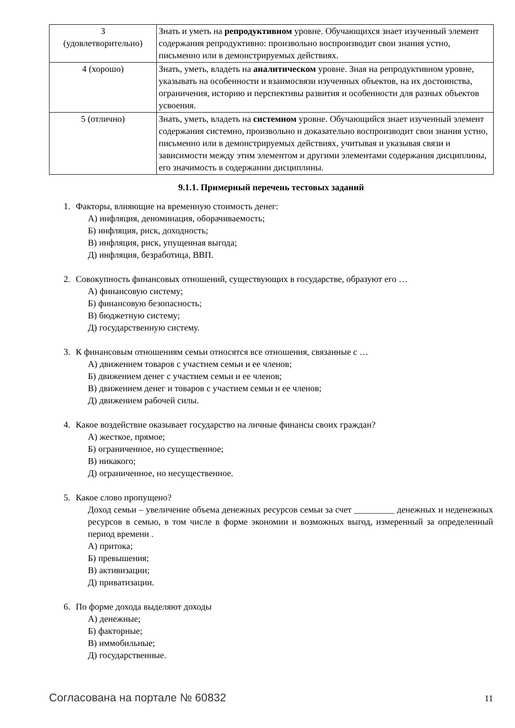| 3 (удовлетворительно) | Знать и уметь на репродуктивном уровне. Обучающихся знает изученный элемент содержания репродуктивно: произвольно воспроизводит свои знания устно, письменно или в демонстрируемых действиях. |
| 4 (хорошо) | Знать, уметь, владеть на аналитическом уровне. Зная на репродуктивном уровне, указывать на особенности и взаимосвязи изученных объектов, на их достоинства, ограничения, историю и перспективы развития и особенности для разных объектов усвоения. |
| 5 (отлично) | Знать, уметь, владеть на системном уровне. Обучающийся знает изученный элемент содержания системно, произвольно и доказательно воспроизводит свои знания устно, письменно или в демонстрируемых действиях, учитывая и указывая связи и зависимости между этим элементом и другими элементами содержания дисциплины, его значимость в содержании дисциплины. |
9.1.1. Примерный перечень тестовых заданий
1. Факторы, влияющие на временную стоимость денег:
А) инфляция, деноминация, оборачиваемость;
Б) инфляция, риск, доходность;
В) инфляция, риск, упущенная выгода;
Д) инфляция, безработица, ВВП.
2. Совокупность финансовых отношений, существующих в государстве, образуют его …
А) финансовую систему;
Б) финансовую безопасность;
В) бюджетную систему;
Д) государственную систему.
3. К финансовым отношениям семьи относятся все отношения, связанные с …
А) движением товаров с участием семьи и ее членов;
Б) движением денег с участием семьи и ее членов;
В) движением денег и товаров с участием семьи и ее членов;
Д) движением рабочей силы.
4. Какое воздействие оказывает государство на личные финансы своих граждан?
А) жесткое, прямое;
Б) ограниченное, но существенное;
В) никакого;
Д) ограниченное, но несущественное.
5. Какое слово пропущено?
Доход семьи – увеличение объема денежных ресурсов семьи за счет _________ денежных и неденежных ресурсов в семью, в том числе в форме экономии и возможных выгод, измеренный за определенный период времени .
А) притока;
Б) превышения;
В) активизации;
Д) приватизации.
6. По форме дохода выделяют доходы
А) денежные;
Б) факторные;
В) иммобильные;
Д) государственные.
Согласована на портале № 60832 11